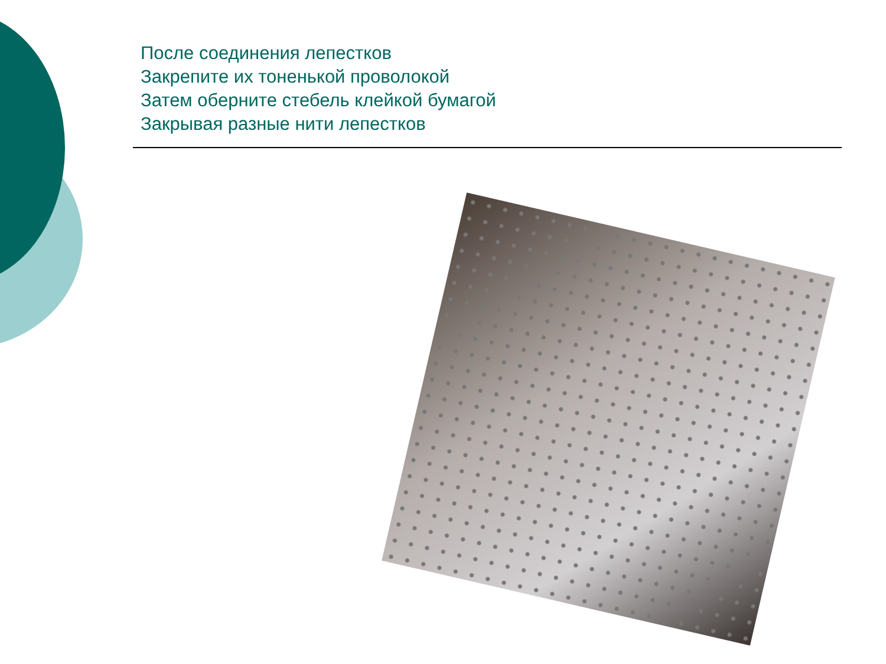После соединения лепестков
Закрепите их тоненькой проволокой
Затем оберните стебель клейкой бумагой
Закрывая разные нити лепестков